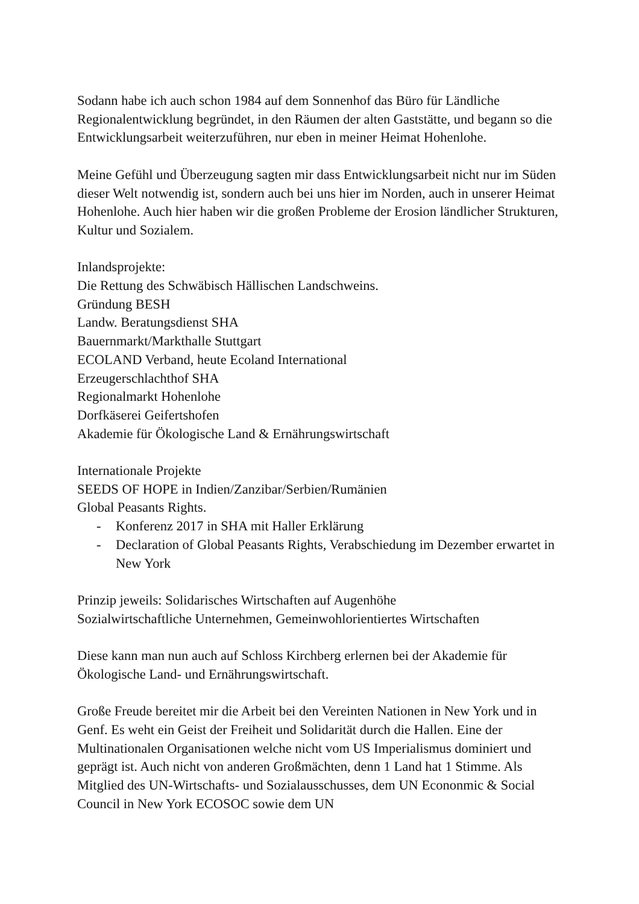Sodann habe ich auch schon 1984 auf dem Sonnenhof das Büro für Ländliche Regionalentwicklung begründet, in den Räumen der alten Gaststätte, und begann so die Entwicklungsarbeit weiterzuführen, nur eben in meiner Heimat Hohenlohe.
Meine Gefühl und Überzeugung sagten mir dass Entwicklungsarbeit nicht nur im Süden dieser Welt notwendig ist, sondern auch bei uns hier im Norden, auch in unserer Heimat Hohenlohe. Auch hier haben wir die großen Probleme der Erosion ländlicher Strukturen, Kultur und Sozialem.
Inlandsprojekte:
Die Rettung des Schwäbisch Hällischen Landschweins.
Gründung BESH
Landw. Beratungsdienst SHA
Bauernmarkt/Markthalle Stuttgart
ECOLAND Verband, heute Ecoland International
Erzeugerschlachthof SHA
Regionalmarkt Hohenlohe
Dorfkäserei Geifertshofen
Akademie für Ökologische Land & Ernährungswirtschaft
Internationale Projekte
SEEDS OF HOPE in Indien/Zanzibar/Serbien/Rumänien
Global Peasants Rights.
- Konferenz 2017 in SHA mit Haller Erklärung
- Declaration of Global Peasants Rights, Verabschiedung im Dezember erwartet in New York
Prinzip jeweils: Solidarisches Wirtschaften auf Augenhöhe
Sozialwirtschaftliche Unternehmen, Gemeinwohlorientiertes Wirtschaften
Diese kann man nun auch auf Schloss Kirchberg erlernen bei der Akademie für Ökologische Land- und Ernährungswirtschaft.
Große Freude bereitet mir die Arbeit bei den Vereinten Nationen in New York und in Genf. Es weht ein Geist der Freiheit und Solidarität durch die Hallen. Eine der Multinationalen Organisationen welche nicht vom US Imperialismus dominiert und geprägt ist. Auch nicht von anderen Großmächten, denn 1 Land hat 1 Stimme. Als Mitglied des UN-Wirtschafts- und Sozialausschusses, dem UN Econonmic & Social Council in New York ECOSOC sowie dem UN